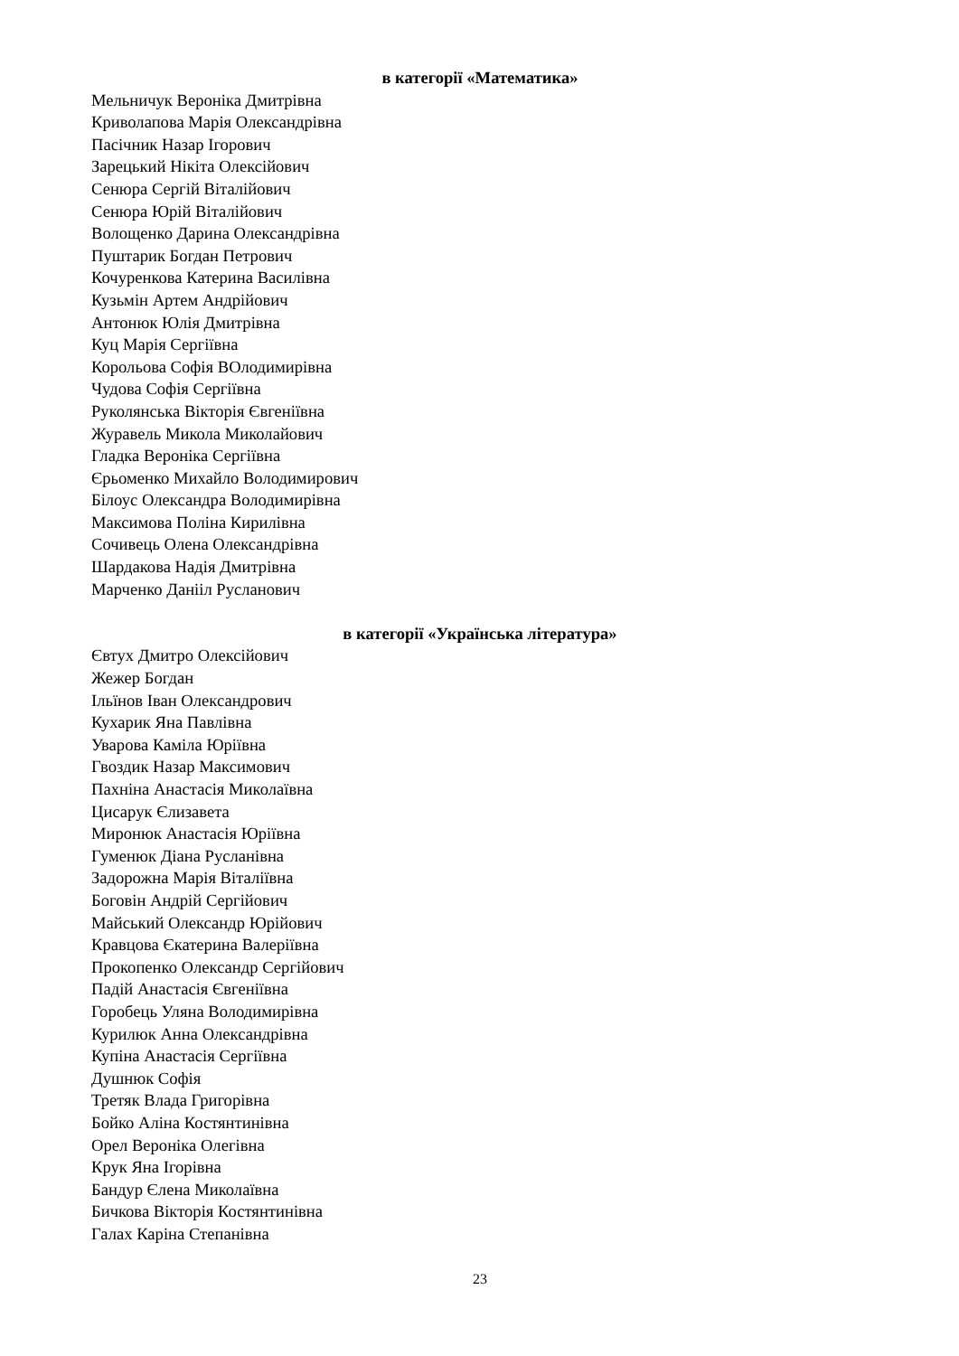в категорії «Математика»
Мельничук Вероніка Дмитрівна
Криволапова Марія Олександрівна
Пасічник Назар Ігорович
Зарецький Нікіта Олексійович
Сенюра Сергій Віталійович
Сенюра Юрій Віталійович
Волощенко Дарина Олександрівна
Пуштарик Богдан Петрович
Кочуренкова Катерина Василівна
Кузьмін Артем Андрійович
Антонюк Юлія Дмитрівна
Куц Марія Сергіївна
Корольова Софія ВОлодимирівна
Чудова Софія Сергіївна
Руколянська Вікторія Євгеніївна
Журавель Микола Миколайович
Гладка Вероніка Сергіївна
Єрьоменко Михайло Володимирович
Білоус Олександра Володимирівна
Максимова Поліна Кирилівна
Сочивець Олена Олександрівна
Шардакова Надія Дмитрівна
Марченко Данііл Русланович
в категорії «Українська література»
Євтух Дмитро Олексійович
Жежер Богдан
Ільїнов Іван Олександрович
Кухарик Яна Павлівна
Уварова Каміла Юріївна
Гвоздик Назар Максимович
Пахніна Анастасія Миколаївна
Цисарук Єлизавета
Миронюк Анастасія Юріївна
Гуменюк Діана Русланівна
Задорожна Марія Віталіївна
Боговін Андрій Сергійович
Майський Олександр Юрійович
Кравцова Єкатерина Валеріївна
Прокопенко Олександр Сергійович
Падій Анастасія Євгеніївна
Горобець Уляна Володимирівна
Курилюк Анна Олександрівна
Купіна Анастасія Сергіївна
Душнюк Софія
Третяк Влада Григорівна
Бойко Аліна Костянтинівна
Орел Вероніка Олегівна
Крук Яна Ігорівна
Бандур Єлена Миколаївна
Бичкова Вікторія Костянтинівна
Галах Каріна Степанівна
23